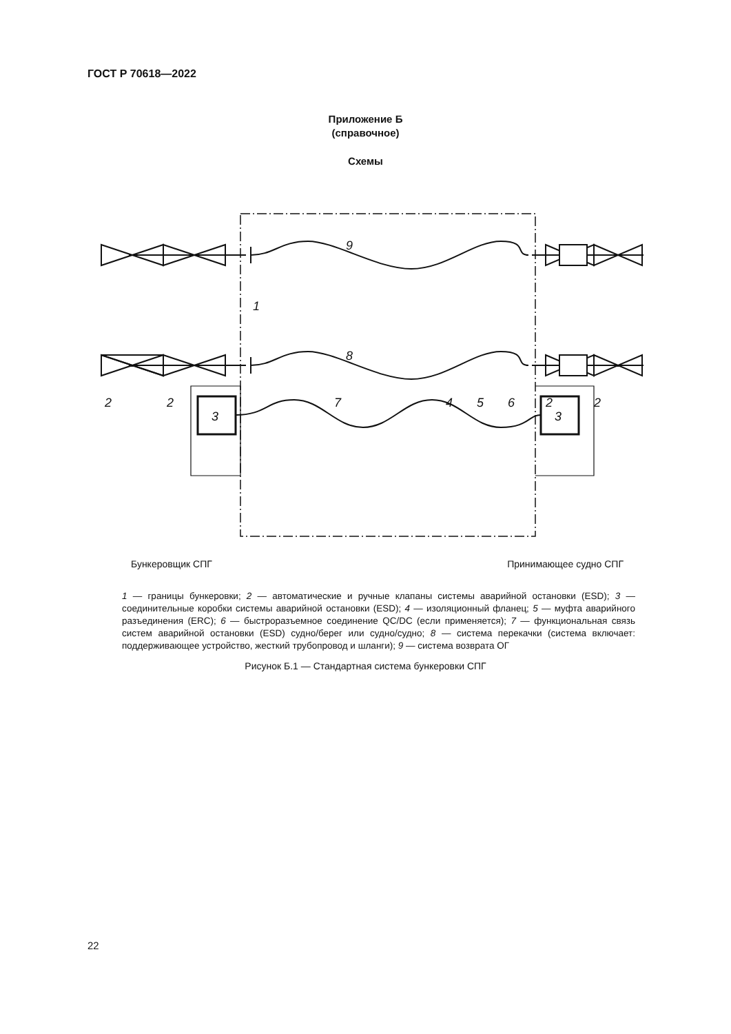ГОСТ Р 70618—2022
Приложение Б
(справочное)
Схемы
3
3
7
9
8
1
2
2
4
5
6
2
2
Бункеровщик СПГ Принимающее судно СПГ
1 — границы бункеровки; 2 — автоматические и ручные клапаны системы аварийной остановки (ESD); 3 — соединительные коробки системы аварийной остановки (ESD); 4 — изоляционный фланец; 5 — муфта аварийного разъединения (ERC); 6 — быстроразъемное соединение QC/DC (если применяется); 7 — функциональная связь систем аварийной остановки (ESD) судно/берег или судно/судно; 8 — система перекачки (система включает: поддерживающее устройство, жесткий трубопровод и шланги); 9 — система возврата ОГ
Рисунок Б.1 — Стандартная система бункеровки СПГ
22